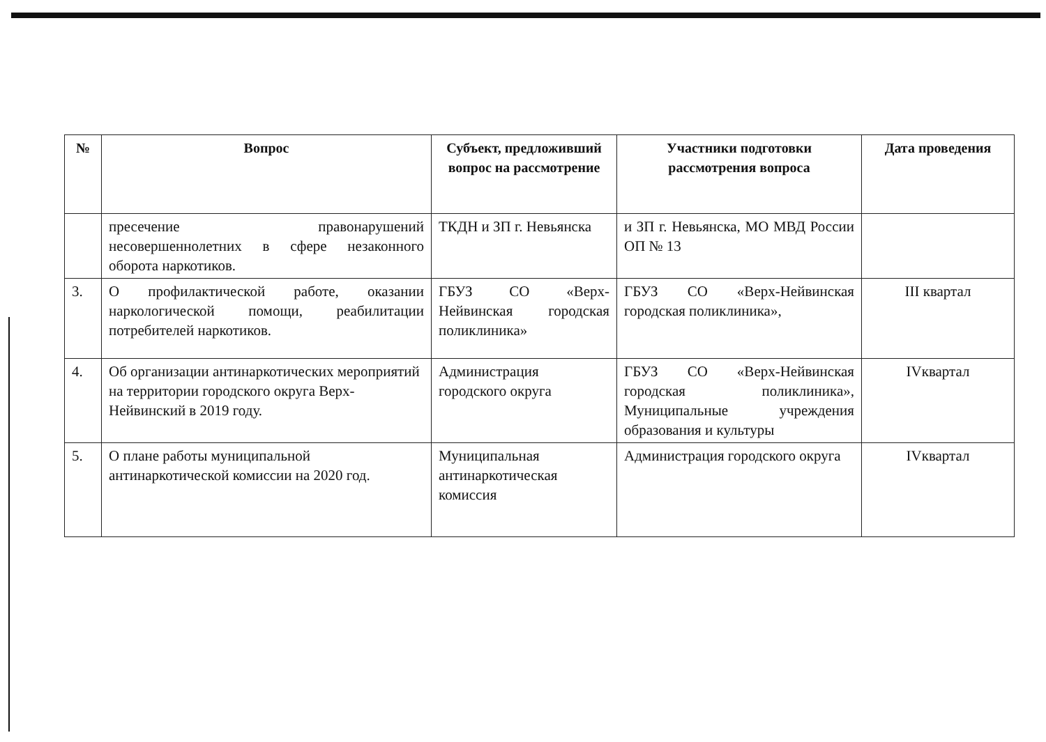| № | Вопрос | Субъект, предложивший вопрос на рассмотрение | Участники подготовки рассмотрения вопроса | Дата проведения |
| --- | --- | --- | --- | --- |
| | пресечение правонарушений несовершеннолетних в сфере незаконного оборота наркотиков. | ТКДН и ЗП г. Невьянска | и ЗП г. Невьянска, МО МВД России ОП № 13 | |
| 3. | О профилактической работе, оказании наркологической помощи, реабилитации потребителей наркотиков. | ГБУЗ СО «Верх-Нейвинская городская поликлиника» | ГБУЗ СО «Верх-Нейвинская городская поликлиника», | III квартал |
| 4. | Об организации антинаркотических мероприятий на территории городского округа Верх-Нейвинский в 2019 году. | Администрация городского округа | ГБУЗ СО «Верх-Нейвинская городская поликлиника», Муниципальные учреждения образования и культуры | IVквартал |
| 5. | О плане работы муниципальной антинаркотической комиссии на 2020 год. | Муниципальная антинаркотическая комиссия | Администрация городского округа | IVквартал |